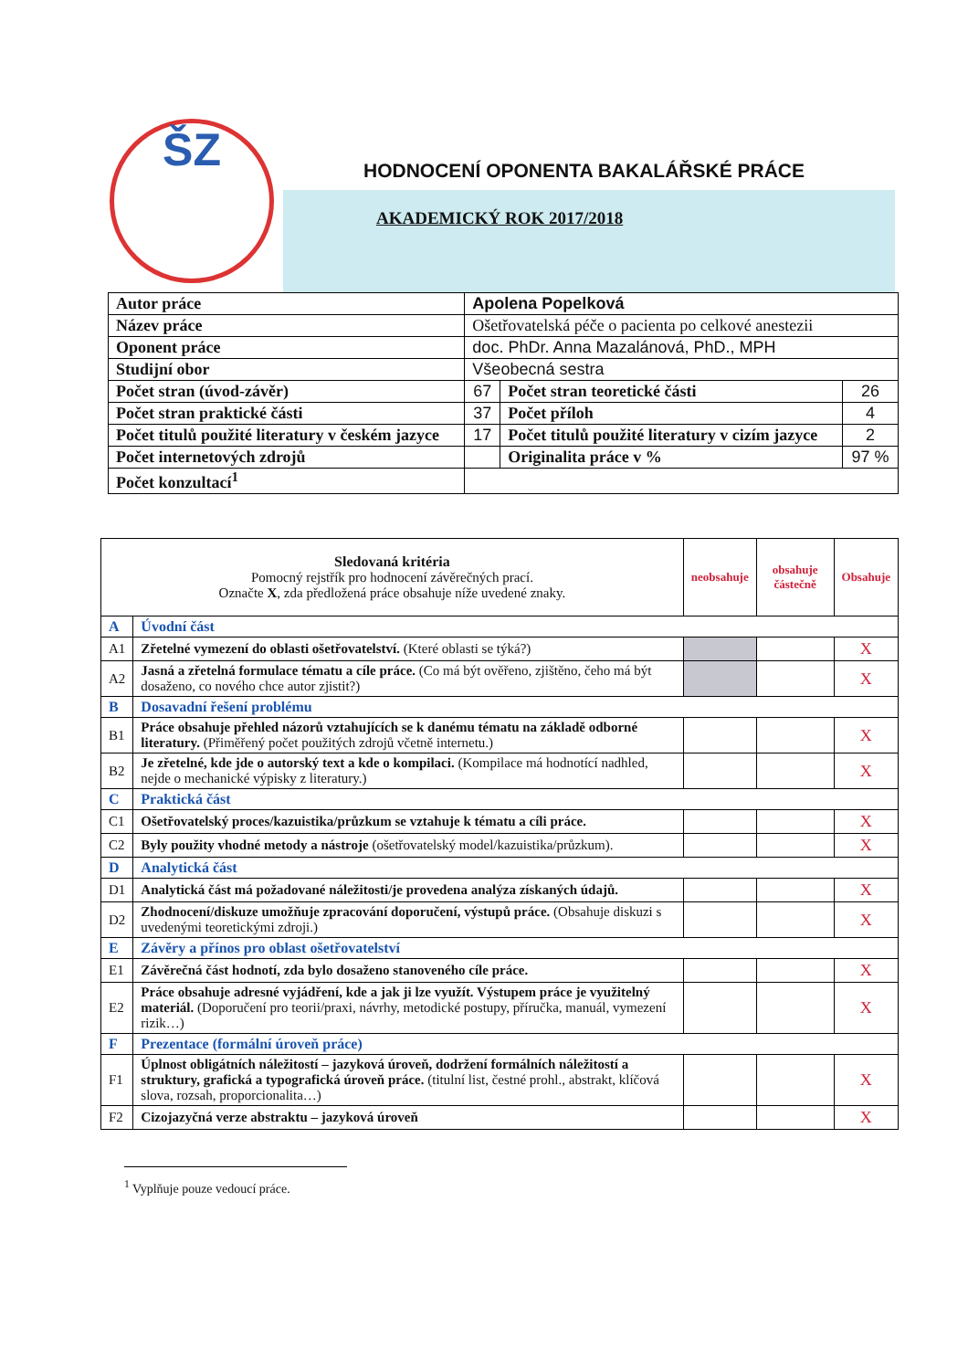ŠZ
HODNOCENÍ OPONENTA BAKALÁŘSKÉ PRÁCE
AKADEMICKÝ ROK 2017/2018
| Autor práce | Apolena Popelková | | |
| Název práce | Ošetřovatelská péče o pacienta po celkové anestezii | | |
| Oponent práce | doc. PhDr. Anna Mazalánová, PhD., MPH | | |
| Studijní obor | Všeobecná sestra | | |
| Počet stran (úvod-závěr) | 67 | Počet stran teoretické části | 26 |
| Počet stran praktické části | 37 | Počet příloh | 4 |
| Počet titulů použité literatury v českém jazyce | 17 | Počet titulů použité literatury v cizím jazyce | 2 |
| Počet internetových zdrojů | | Originalita práce v % | 97 % |
| Počet konzultací<sup>1</sup> | | | |
| Sledovaná kritéria Pomocný rejstřík pro hodnocení závěrečných prací. Označte X , zda předložená práce obsahuje níže uvedené znaky. | | neobsahuje | obsahuje částečně | Obsahuje |
| --- | --- | --- | --- | --- |
| A | Úvodní část | | | |
| A1 | Zřetelné vymezení do oblasti ošetřovatelství. (Které oblasti se týká?) | | | X |
| A2 | Jasná a zřetelná formulace tématu a cíle práce. (Co má být ověřeno, zjištěno, čeho má být dosaženo, co nového chce autor zjistit?) | | | X |
| B | Dosavadní řešení problému | | | |
| B1 | Práce obsahuje přehled názorů vztahujících se k danému tématu na základě odborné literatury. (Přiměřený počet použitých zdrojů včetně internetu.) | | | X |
| B2 | Je zřetelné, kde jde o autorský text a kde o kompilaci. (Kompilace má hodnotící nadhled, nejde o mechanické výpisky z literatury.) | | | X |
| C | Praktická část | | | |
| C1 | Ošetřovatelský proces/kazuistika/průzkum se vztahuje k tématu a cíli práce. | | | X |
| C2 | Byly použity vhodné metody a nástroje (ošetřovatelský model/kazuistika/průzkum). | | | X |
| D | Analytická část | | | |
| D1 | Analytická část má požadované náležitosti/je provedena analýza získaných údajů. | | | X |
| D2 | Zhodnocení/diskuze umožňuje zpracování doporučení, výstupů práce. (Obsahuje diskuzi s uvedenými teoretickými zdroji.) | | | X |
| E | Závěry a přínos pro oblast ošetřovatelství | | | |
| E1 | Závěrečná část hodnotí, zda bylo dosaženo stanoveného cíle práce. | | | X |
| E2 | Práce obsahuje adresné vyjádření, kde a jak ji lze využít. Výstupem práce je využitelný materiál. (Doporučení pro teorii/praxi, návrhy, metodické postupy, příručka, manuál, vymezení rizik…) | | | X |
| F | Prezentace (formální úroveň práce) | | | |
| F1 | Úplnost obligátních náležitostí – jazyková úroveň, dodržení formálních náležitostí a struktury, grafická a typografická úroveň práce. (titulní list, čestné prohl., abstrakt, klíčová slova, rozsah, proporcionalita…) | | | X |
| F2 | Cizojazyčná verze abstraktu – jazyková úroveň | | | X |
<sup>1</sup> Vyplňuje pouze vedoucí práce.